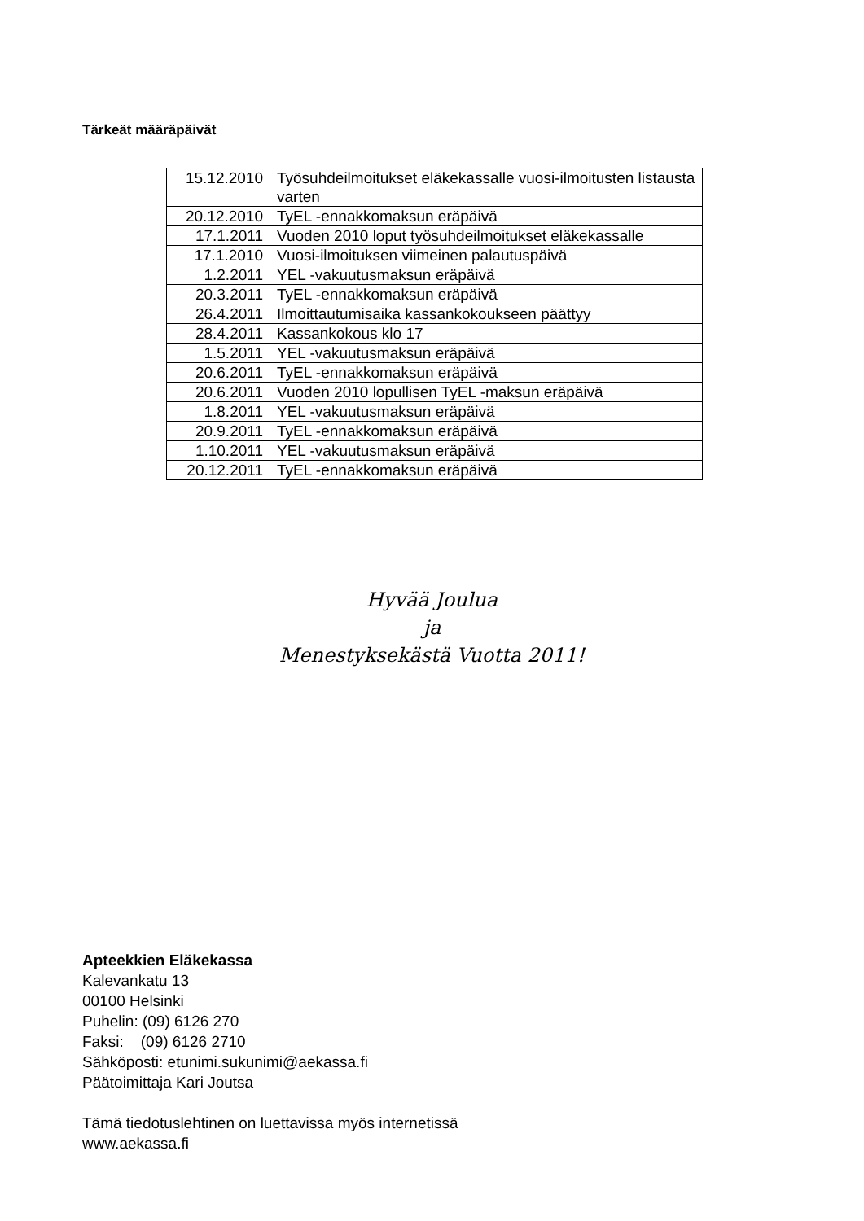Tärkeät määräpäivät
| 15.12.2010 | Työsuhdeilmoitukset eläkekassalle vuosi-ilmoitusten listausta varten |
| 20.12.2010 | TyEL -ennakkomaksun eräpäivä |
| 17.1.2011 | Vuoden 2010 loput työsuhdeilmoitukset eläkekassalle |
| 17.1.2010 | Vuosi-ilmoituksen viimeinen palautuspäivä |
| 1.2.2011 | YEL -vakuutusmaksun eräpäivä |
| 20.3.2011 | TyEL -ennakkomaksun eräpäivä |
| 26.4.2011 | Ilmoittautumisaika kassankokoukseen päättyy |
| 28.4.2011 | Kassankokous klo 17 |
| 1.5.2011 | YEL -vakuutusmaksun eräpäivä |
| 20.6.2011 | TyEL -ennakkomaksun eräpäivä |
| 20.6.2011 | Vuoden 2010 lopullisen TyEL -maksun eräpäivä |
| 1.8.2011 | YEL -vakuutusmaksun eräpäivä |
| 20.9.2011 | TyEL -ennakkomaksun eräpäivä |
| 1.10.2011 | YEL -vakuutusmaksun eräpäivä |
| 20.12.2011 | TyEL -ennakkomaksun eräpäivä |
Hyvää Joulua
ja
Menestyksekästä Vuotta 2011!
Apteekkien Eläkekassa
Kalevankatu 13
00100 Helsinki
Puhelin: (09) 6126 270
Faksi: (09) 6126 2710
Sähköposti: etunimi.sukunimi@aekassa.fi
Päätoimittaja Kari Joutsa
Tämä tiedotuslehtinen on luettavissa myös internetissä
www.aekassa.fi